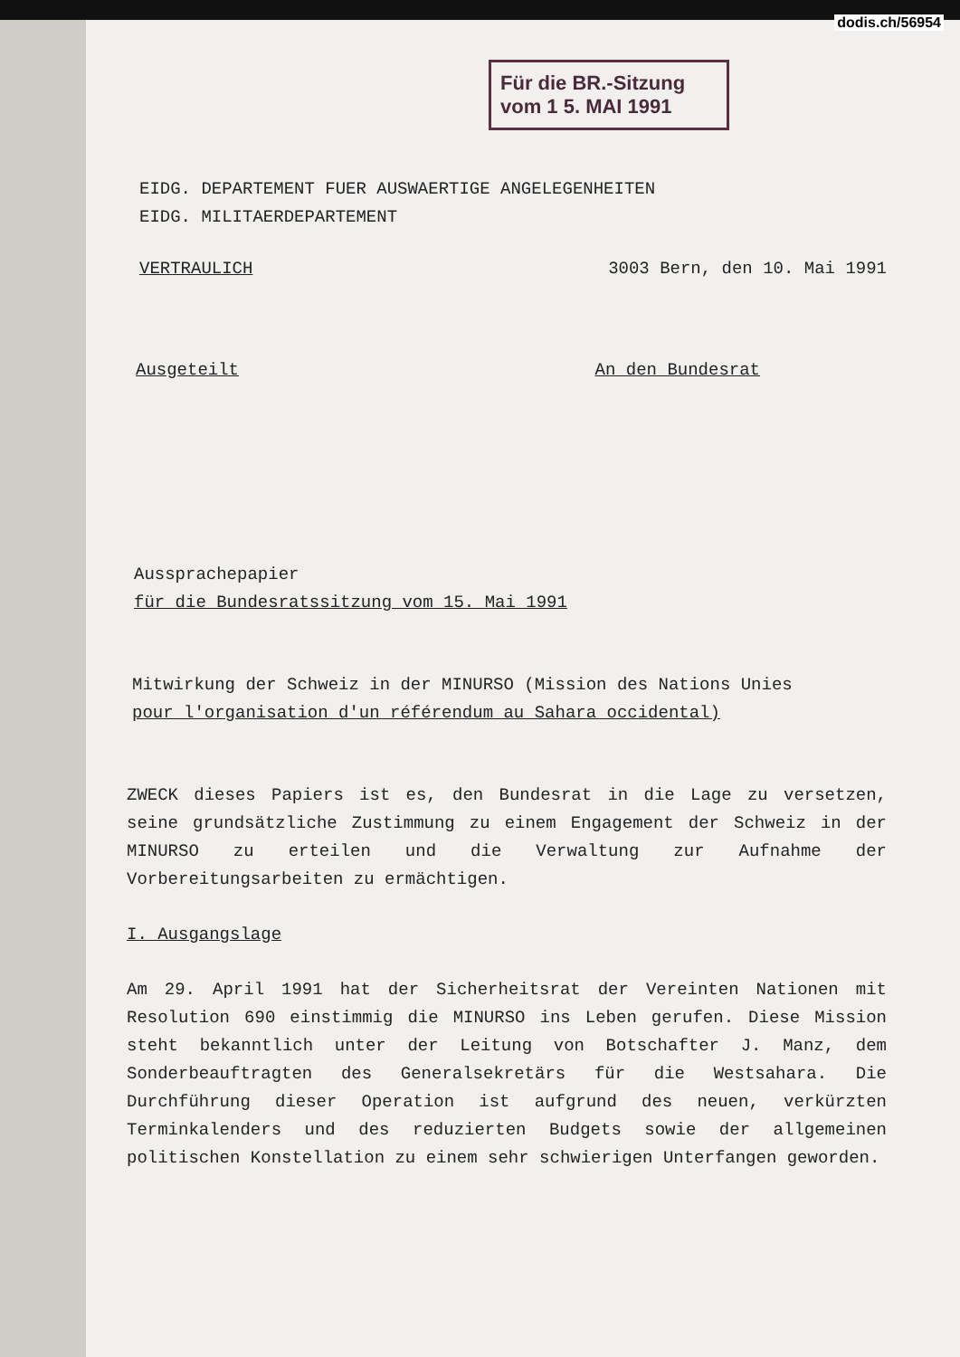dodis.ch/56954
Für die BR.-Sitzung
vom 1 5. MAI 1991
EIDG. DEPARTEMENT FUER AUSWAERTIGE ANGELEGENHEITEN
EIDG. MILITAERDEPARTEMENT
VERTRAULICH 3003 Bern, den 10. Mai 1991
Ausgeteilt An den Bundesrat
Aussprachepapier
für die Bundesratssitzung vom 15. Mai 1991
Mitwirkung der Schweiz in der MINURSO (Mission des Nations Unies
pour l'organisation d'un référendum au Sahara occidental)
ZWECK dieses Papiers ist es, den Bundesrat in die Lage zu versetzen, seine grundsätzliche Zustimmung zu einem Engagement der Schweiz in der MINURSO zu erteilen und die Verwaltung zur Aufnahme der Vorbereitungsarbeiten zu ermächtigen.
I. Ausgangslage
Am 29. April 1991 hat der Sicherheitsrat der Vereinten Nationen mit Resolution 690 einstimmig die MINURSO ins Leben gerufen. Diese Mission steht bekanntlich unter der Leitung von Botschafter J. Manz, dem Sonderbeauftragten des Generalsekretärs für die Westsahara. Die Durchführung dieser Operation ist aufgrund des neuen, verkürzten Terminkalenders und des reduzierten Budgets sowie der allgemeinen politischen Konstellation zu einem sehr schwierigen Unterfangen geworden.